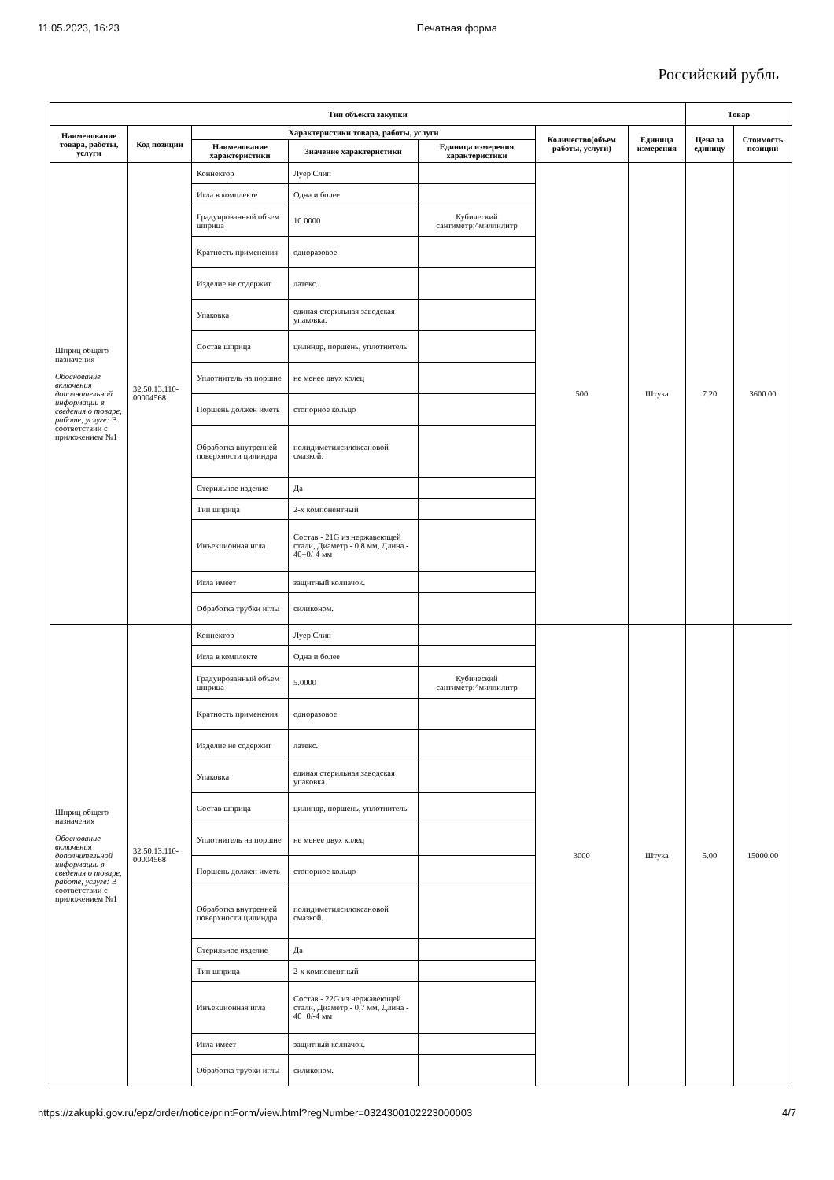11.05.2023, 16:23 Печатная форма
Российский рубль
| Тип объекта закупки | | | | | | | Товар | |
| --- | --- | --- | --- | --- | --- | --- | --- | --- |
| Наименование товара, работы, услуги | Код позиции | Характеристики товара, работы, услуги | | | Количество(объем работы, услуги) | Единица измерения | Цена за единицу | Стоимость позиции |
| | | Наименование характеристики | Значение характеристики | Единица измерения характеристики | | | | |
| Шприц общего назначения Обоснование включения дополнительной информации в сведения о товаре, работе, услуге: В соответствии с приложением №1 | 32.50.13.110-00004568 | Коннектор | Луер Слип | | 500 | Штука | 7.20 | 3600.00 |
| | | Игла в комплекте | Одна и более | | | | | |
| | | Градуированный объем шприца | 10.0000 | Кубический сантиметр;^миллилитр | | | | |
| | | Кратность применения | одноразовое | | | | | |
| | | Изделие не содержит | латекс. | | | | | |
| | | Упаковка | единая стерильная заводская упаковка. | | | | | |
| | | Состав шприца | цилиндр, поршень, уплотнитель | | | | | |
| | | Уплотнитель на поршне | не менее двух колец | | | | | |
| | | Поршень должен иметь | стопорное кольцо | | | | | |
| | | Обработка внутренней поверхности цилиндра | полидиметилсилоксановой смазкой. | | | | | |
| | | Стерильное изделие | Да | | | | | |
| | | Тип шприца | 2-х компонентный | | | | | |
| | | Инъекционная игла | Состав - 21G из нержавеющей стали, Диаметр - 0,8 мм, Длина - 40+0/-4 мм | | | | | |
| | | Игла имеет | защитный колпачок. | | | | | |
| | | Обработка трубки иглы | силиконом. | | | | | |
| Шприц общего назначения Обоснование включения дополнительной информации в сведения о товаре, работе, услуге: В соответствии с приложением №1 | 32.50.13.110-00004568 | Коннектор | Луер Слип | | 3000 | Штука | 5.00 | 15000.00 |
| | | Игла в комплекте | Одна и более | | | | | |
| | | Градуированный объем шприца | 5.0000 | Кубический сантиметр;^миллилитр | | | | |
| | | Кратность применения | одноразовое | | | | | |
| | | Изделие не содержит | латекс. | | | | | |
| | | Упаковка | единая стерильная заводская упаковка. | | | | | |
| | | Состав шприца | цилиндр, поршень, уплотнитель | | | | | |
| | | Уплотнитель на поршне | не менее двух колец | | | | | |
| | | Поршень должен иметь | стопорное кольцо | | | | | |
| | | Обработка внутренней поверхности цилиндра | полидиметилсилоксановой смазкой. | | | | | |
| | | Стерильное изделие | Да | | | | | |
| | | Тип шприца | 2-х компонентный | | | | | |
| | | Инъекционная игла | Состав - 22G из нержавеющей стали, Диаметр - 0,7 мм, Длина - 40+0/-4 мм | | | | | |
| | | Игла имеет | защитный колпачок. | | | | | |
| | | Обработка трубки иглы | силиконом. | | | | | |
https://zakupki.gov.ru/epz/order/notice/printForm/view.html?regNumber=0324300102223000003 4/7